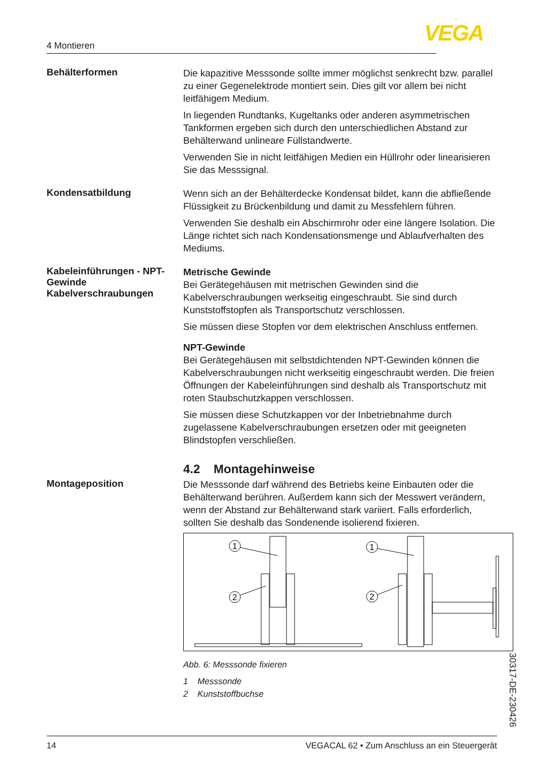4 Montieren VEGA
Behälterformen
Die kapazitive Messsonde sollte immer möglichst senkrecht bzw. parallel zu einer Gegenelektrode montiert sein. Dies gilt vor allem bei nicht leitfähigem Medium.
In liegenden Rundtanks, Kugeltanks oder anderen asymmetrischen Tankformen ergeben sich durch den unterschiedlichen Abstand zur Behälterwand unlineare Füllstandwerte.
Verwenden Sie in nicht leitfähigen Medien ein Hüllrohr oder linearisieren Sie das Messsignal.
Kondensatbildung
Wenn sich an der Behälterdecke Kondensat bildet, kann die abfließende Flüssigkeit zu Brückenbildung und damit zu Messfehlern führen.
Verwenden Sie deshalb ein Abschirmrohr oder eine längere Isolation. Die Länge richtet sich nach Kondensationsmenge und Ablaufverhalten des Mediums.
Kabeleinführungen - NPT-Gewinde Kabelverschraubungen
Metrische Gewinde
Bei Gerätegehäusen mit metrischen Gewinden sind die Kabelverschraubungen werkseitig eingeschraubt. Sie sind durch Kunststoffstopfen als Transportschutz verschlossen.
Sie müssen diese Stopfen vor dem elektrischen Anschluss entfernen.
NPT-Gewinde
Bei Gerätegehäusen mit selbstdichtenden NPT-Gewinden können die Kabelverschraubungen nicht werkseitig eingeschraubt werden. Die freien Öffnungen der Kabeleinführungen sind deshalb als Transportschutz mit roten Staubschutzkappen verschlossen.
Sie müssen diese Schutzkappen vor der Inbetriebnahme durch zugelassene Kabelverschraubungen ersetzen oder mit geeigneten Blindstopfen verschließen.
4.2 Montagehinweise
Montageposition
Die Messsonde darf während des Betriebs keine Einbauten oder die Behälterwand berühren. Außerdem kann sich der Messwert verändern, wenn der Abstand zur Behälterwand stark variiert. Falls erforderlich, sollten Sie deshalb das Sondenende isolierend fixieren.
1
2
1
2
Abb. 6: Messsonde fixieren
1 Messsonde
2 Kunststoffbuchse
30317-DE-230426
14 VEGACAL 62 • Zum Anschluss an ein Steuergerät